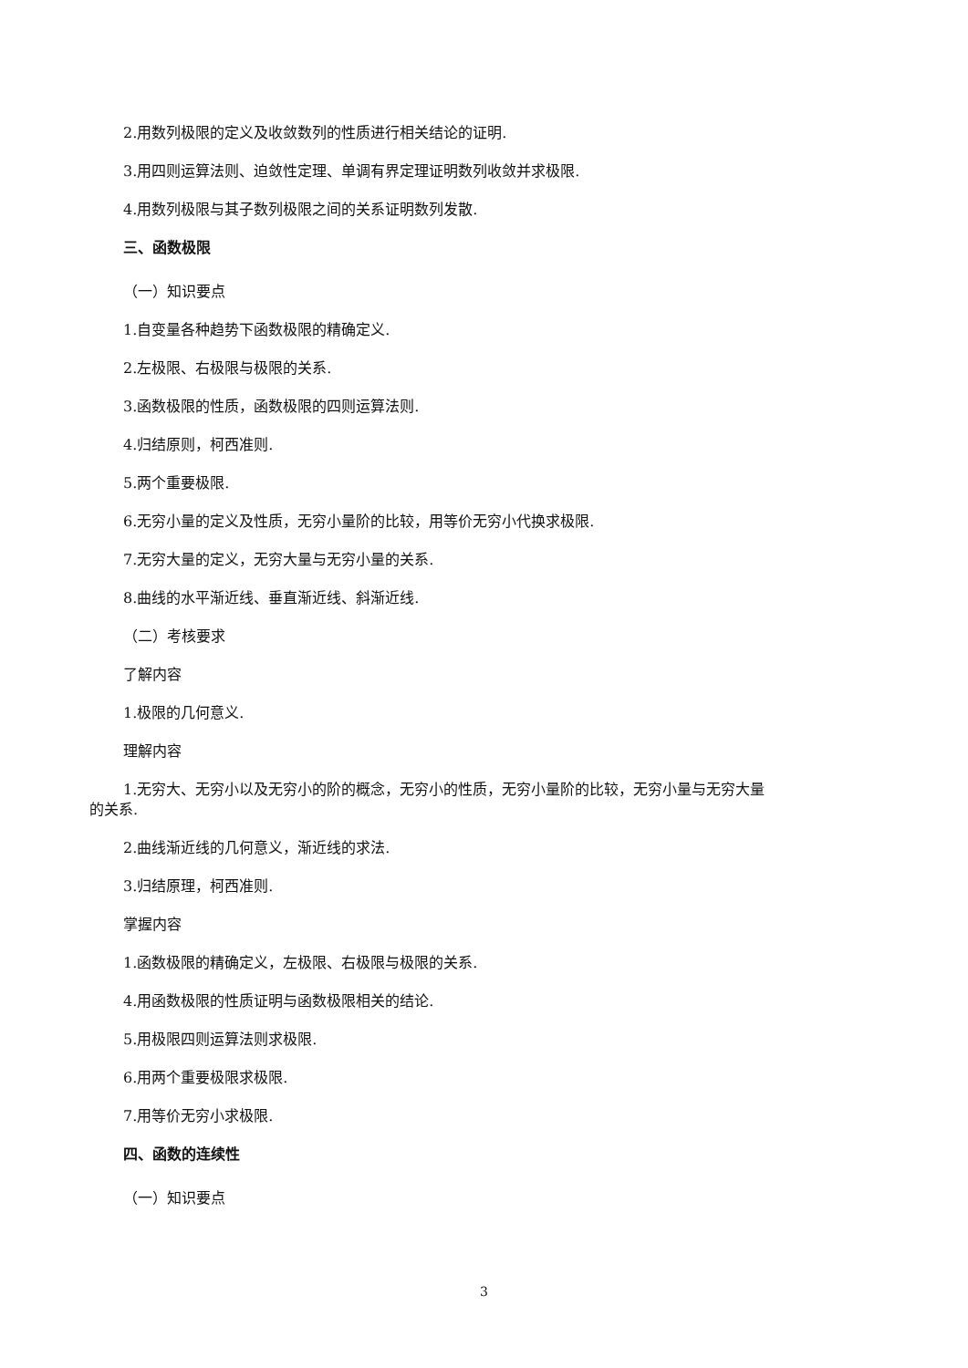2.用数列极限的定义及收敛数列的性质进行相关结论的证明.
3.用四则运算法则、迫敛性定理、单调有界定理证明数列收敛并求极限.
4.用数列极限与其子数列极限之间的关系证明数列发散.
三、函数极限
（一）知识要点
1.自变量各种趋势下函数极限的精确定义.
2.左极限、右极限与极限的关系.
3.函数极限的性质，函数极限的四则运算法则.
4.归结原则，柯西准则.
5.两个重要极限.
6.无穷小量的定义及性质，无穷小量阶的比较，用等价无穷小代换求极限.
7.无穷大量的定义，无穷大量与无穷小量的关系.
8.曲线的水平渐近线、垂直渐近线、斜渐近线.
（二）考核要求
了解内容
1.极限的几何意义.
理解内容
1.无穷大、无穷小以及无穷小的阶的概念，无穷小的性质，无穷小量阶的比较，无穷小量与无穷大量
的关系.
2.曲线渐近线的几何意义，渐近线的求法.
3.归结原理，柯西准则.
掌握内容
1.函数极限的精确定义，左极限、右极限与极限的关系.
4.用函数极限的性质证明与函数极限相关的结论.
5.用极限四则运算法则求极限.
6.用两个重要极限求极限.
7.用等价无穷小求极限.
四、函数的连续性
（一）知识要点
3